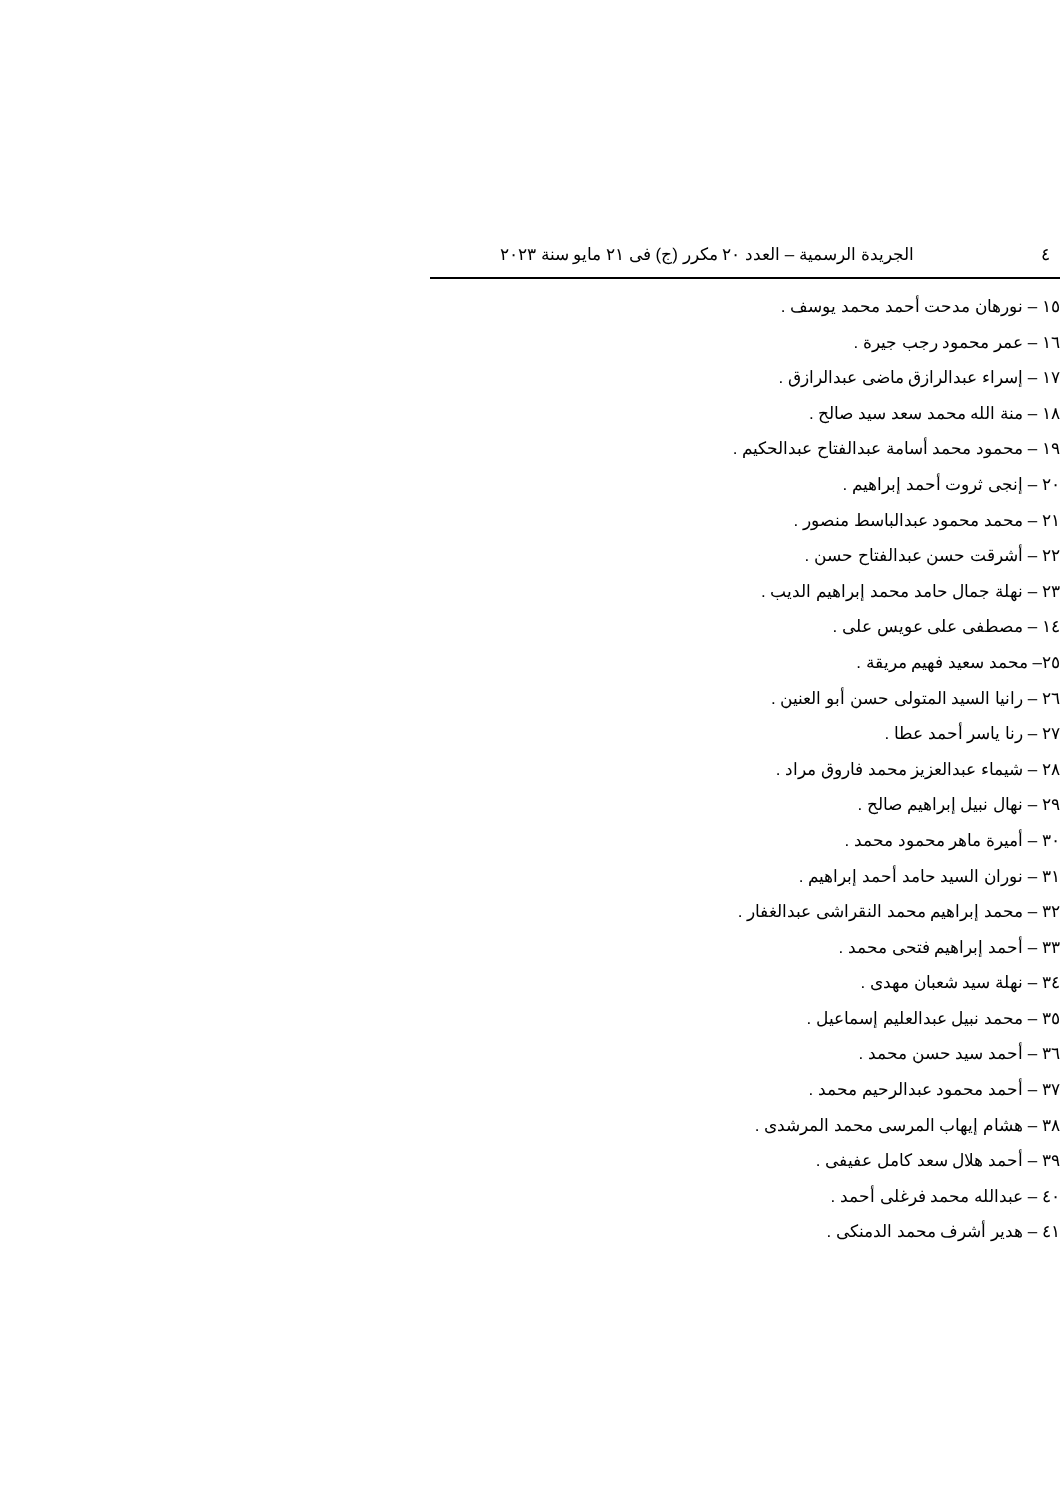٤ الجريدة الرسمية – العدد ٢٠ مكرر (ج) فى ٢١ مايو سنة ٢٠٢٣
١٥ – نورهان مدحت أحمد محمد يوسف .
١٦ – عمر محمود رجب جيرة .
١٧ – إسراء عبدالرازق ماضى عبدالرازق .
١٨ – منة الله محمد سعد سيد صالح .
١٩ – محمود محمد أسامة عبدالفتاح عبدالحكيم .
٢٠ – إنجى ثروت أحمد إبراهيم .
٢١ – محمد محمود عبدالباسط منصور .
٢٢ – أشرقت حسن عبدالفتاح حسن .
٢٣ – نهلة جمال حامد محمد إبراهيم الديب .
١٤ – مصطفى على عويس على .
٢٥– محمد سعيد فهيم مريقة .
٢٦ – رانيا السيد المتولى حسن أبو العنين .
٢٧ – رنا ياسر أحمد عطا .
٢٨ – شيماء عبدالعزيز محمد فاروق مراد .
٢٩ – نهال نبيل إبراهيم صالح .
٣٠ – أميرة ماهر محمود محمد .
٣١ – نوران السيد حامد أحمد إبراهيم .
٣٢ – محمد إبراهيم محمد النقراشى عبدالغفار .
٣٣ – أحمد إبراهيم فتحى محمد .
٣٤ – نهلة سيد شعبان مهدى .
٣٥ – محمد نبيل عبدالعليم إسماعيل .
٣٦ – أحمد سيد حسن محمد .
٣٧ – أحمد محمود عبدالرحيم محمد .
٣٨ – هشام إيهاب المرسى محمد المرشدى .
٣٩ – أحمد هلال سعد كامل عفيفى .
٤٠ – عبدالله محمد فرغلى أحمد .
٤١ – هدير أشرف محمد الدمنكى .